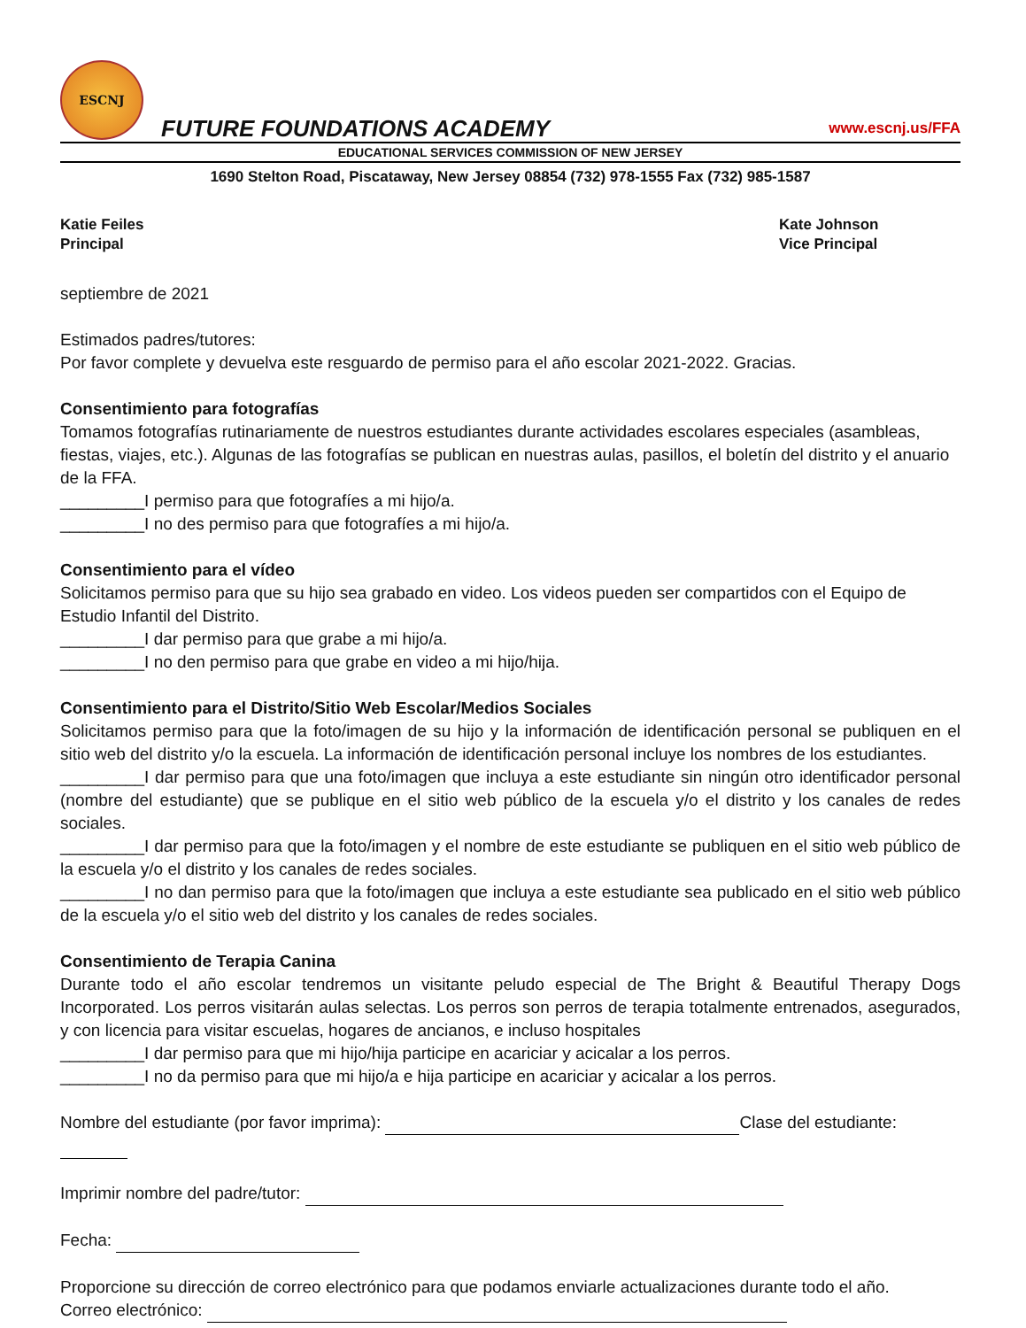ESCNJ
FUTURE FOUNDATIONS ACADEMY
www.escnj.us/FFA
EDUCATIONAL SERVICES COMMISSION OF NEW JERSEY
1690 Stelton Road, Piscataway, New Jersey 08854 (732) 978-1555 Fax (732) 985-1587
Katie Feiles
Principal
Kate Johnson
Vice Principal
septiembre de 2021
Estimados padres/tutores:
Por favor complete y devuelva este resguardo de permiso para el año escolar 2021-2022. Gracias.
Consentimiento para fotografías
Tomamos fotografías rutinariamente de nuestros estudiantes durante actividades escolares especiales (asambleas, fiestas, viajes, etc.). Algunas de las fotografías se publican en nuestras aulas, pasillos, el boletín del distrito y el anuario de la FFA.
_________I permiso para que fotografíes a mi hijo/a.
_________I no des permiso para que fotografíes a mi hijo/a.
Consentimiento para el vídeo
Solicitamos permiso para que su hijo sea grabado en video. Los videos pueden ser compartidos con el Equipo de Estudio Infantil del Distrito.
_________I dar permiso para que grabe a mi hijo/a.
_________I no den permiso para que grabe en video a mi hijo/hija.
Consentimiento para el Distrito/Sitio Web Escolar/Medios Sociales
Solicitamos permiso para que la foto/imagen de su hijo y la información de identificación personal se publiquen en el sitio web del distrito y/o la escuela. La información de identificación personal incluye los nombres de los estudiantes.
_________I dar permiso para que una foto/imagen que incluya a este estudiante sin ningún otro identificador personal (nombre del estudiante) que se publique en el sitio web público de la escuela y/o el distrito y los canales de redes sociales.
_________I dar permiso para que la foto/imagen y el nombre de este estudiante se publiquen en el sitio web público de la escuela y/o el distrito y los canales de redes sociales.
_________I no dan permiso para que la foto/imagen que incluya a este estudiante sea publicado en el sitio web público de la escuela y/o el sitio web del distrito y los canales de redes sociales.
Consentimiento de Terapia Canina
Durante todo el año escolar tendremos un visitante peludo especial de The Bright & Beautiful Therapy Dogs Incorporated. Los perros visitarán aulas selectas. Los perros son perros de terapia totalmente entrenados, asegurados, y con licencia para visitar escuelas, hogares de ancianos, e incluso hospitales
_________I dar permiso para que mi hijo/hija participe en acariciar y acicalar a los perros.
_________I no da permiso para que mi hijo/a e hija participe en acariciar y acicalar a los perros.
Nombre del estudiante (por favor imprima): Clase del estudiante:
Imprimir nombre del padre/tutor:
Fecha:
Proporcione su dirección de correo electrónico para que podamos enviarle actualizaciones durante todo el año.
Correo electrónico: